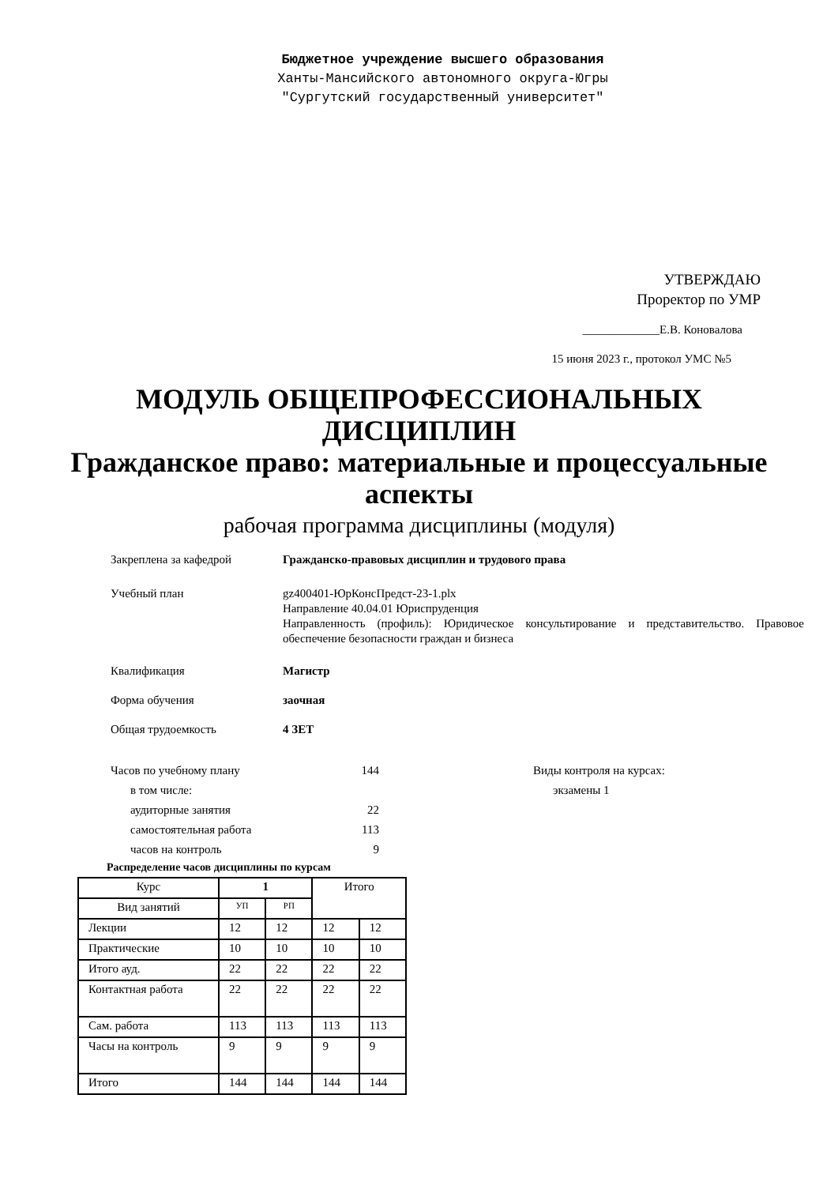Бюджетное учреждение высшего образования
Ханты-Мансийского автономного округа-Югры
"Сургутский государственный университет"
УТВЕРЖДАЮ
Проректор по УМР
_____________Е.В. Коновалова
15 июня 2023 г., протокол УМС №5
МОДУЛЬ ОБЩЕПРОФЕССИОНАЛЬНЫХ
ДИСЦИПЛИН
Гражданское право: материальные и процессуальные
аспекты
рабочая программа дисциплины (модуля)
Закреплена за кафедрой Гражданско-правовых дисциплин и трудового права
Учебный план gz400401-ЮрКонсПредст-23-1.plx
Направление 40.04.01 Юриспруденция
Направленность (профиль): Юридическое консультирование и представительство. Правовое обеспечение безопасности граждан и бизнеса
Квалификация Магистр
Форма обучения заочная
Общая трудоемкость 4 ЗЕТ
Часов по учебному плану
в том числе:
аудиторные занятия
самостоятельная работа
часов на контроль
144
22
113
9
Виды контроля на курсах:
экзамены 1
Распределение часов дисциплины по курсам
| Курс | 1 | | Итого | |
| --- | --- | --- | --- | --- |
| Вид занятий | УП | РП | | |
| Лекции | 12 | 12 | 12 | 12 |
| Практические | 10 | 10 | 10 | 10 |
| Итого ауд. | 22 | 22 | 22 | 22 |
| Контактная работа | 22 | 22 | 22 | 22 |
| Сам. работа | 113 | 113 | 113 | 113 |
| Часы на контроль | 9 | 9 | 9 | 9 |
| Итого | 144 | 144 | 144 | 144 |